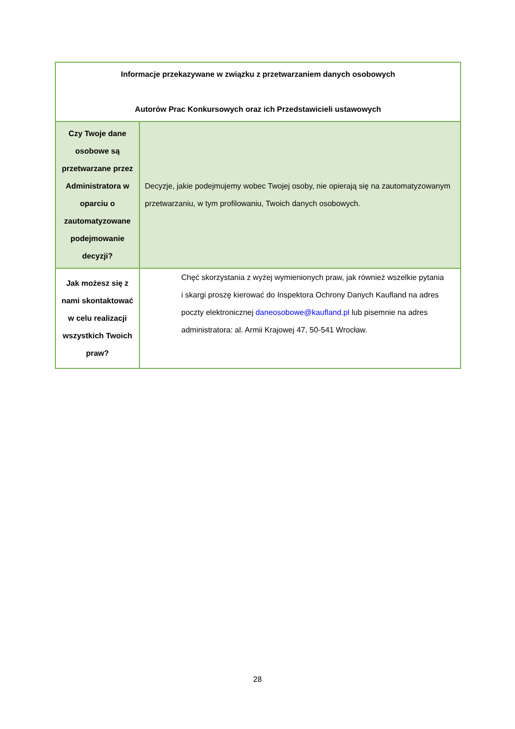| Informacje przekazywane w związku z przetwarzaniem danych osobowych Autorów Prac Konkursowych oraz ich Przedstawicieli ustawowych | |
| --- | --- |
| Czy Twoje dane osobowe są przetwarzane przez Administratora w oparciu o zautomatyzowane podejmowanie decyzji? | Decyzje, jakie podejmujemy wobec Twojej osoby, nie opierają się na zautomatyzowanym przetwarzaniu, w tym profilowaniu, Twoich danych osobowych. |
| Jak możesz się z nami skontaktować w celu realizacji wszystkich Twoich praw? | Chęć skorzystania z wyżej wymienionych praw, jak również wszelkie pytania i skargi proszę kierować do Inspektora Ochrony Danych Kaufland na adres poczty elektronicznej daneosobowe@kaufland.pl lub pisemnie na adres administratora: al. Armii Krajowej 47, 50-541 Wrocław. |
28